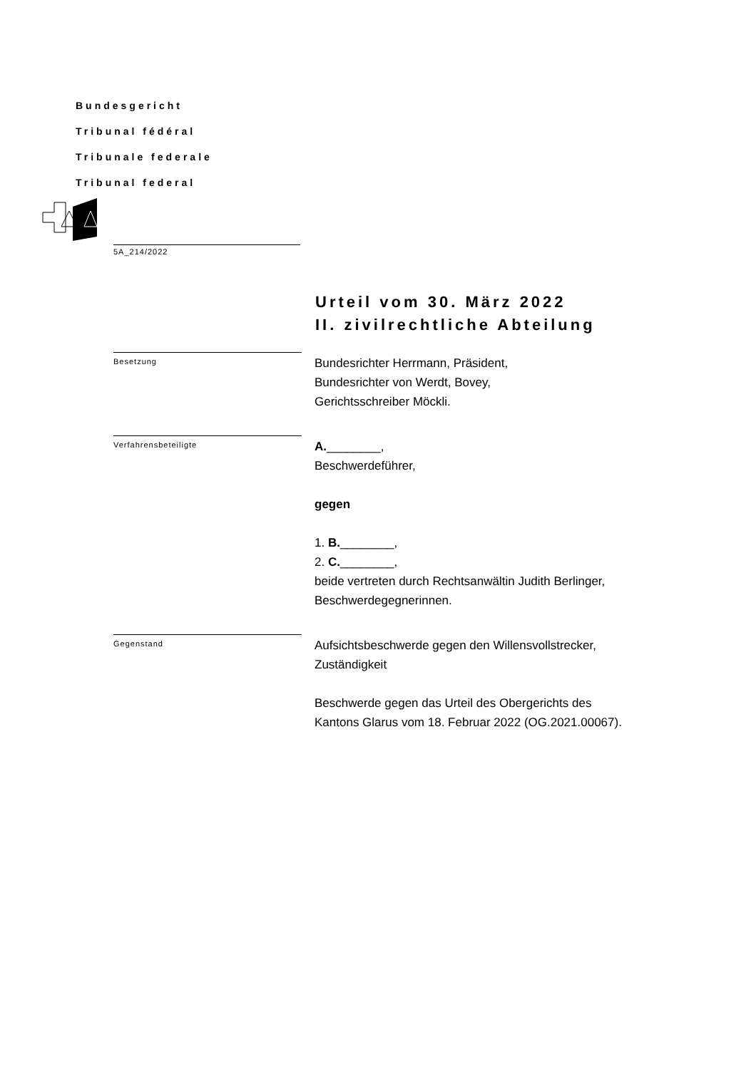Bundesgericht
Tribunal fédéral
Tribunale federale
Tribunal federal
5A_214/2022
Urteil vom 30. März 2022
II. zivilrechtliche Abteilung
Besetzung
Bundesrichter Herrmann, Präsident,
Bundesrichter von Werdt, Bovey,
Gerichtsschreiber Möckli.
Verfahrensbeteiligte
A.________,
Beschwerdeführer,
gegen
1. B.________,
2. C.________,
beide vertreten durch Rechtsanwältin Judith Berlinger,
Beschwerdegegnerinnen.
Gegenstand
Aufsichtsbeschwerde gegen den Willensvollstrecker,
Zuständigkeit
Beschwerde gegen das Urteil des Obergerichts des
Kantons Glarus vom 18. Februar 2022 (OG.2021.00067).